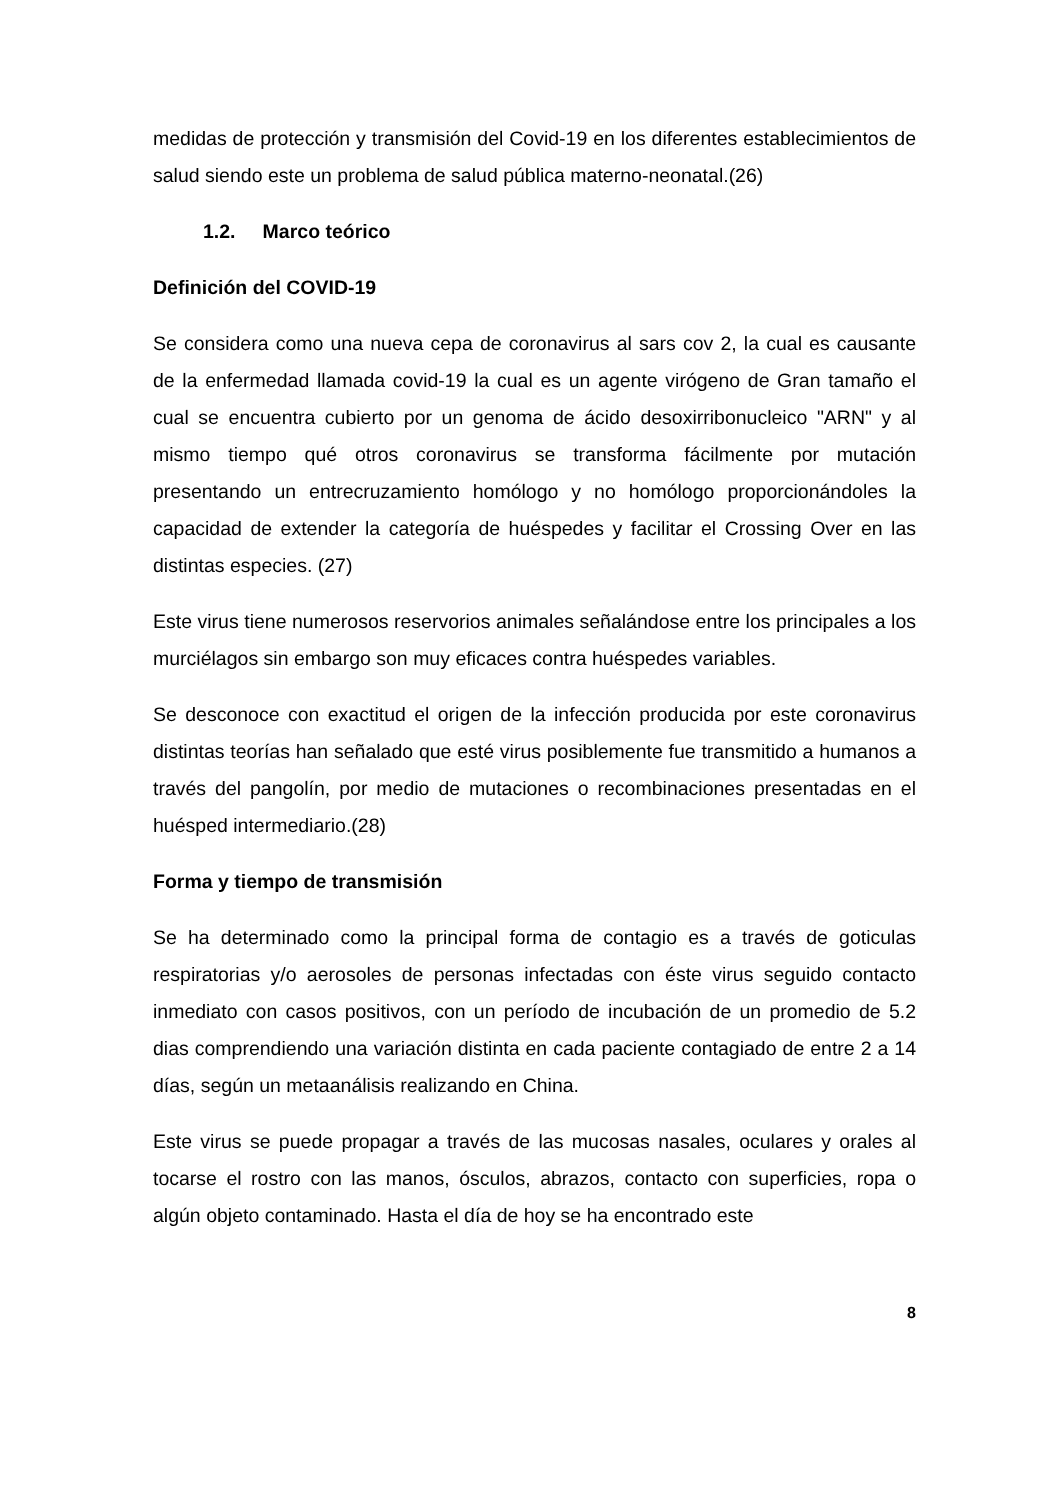medidas de protección y transmisión del Covid-19 en los diferentes establecimientos de salud siendo este un problema de salud pública materno-neonatal.(26)
1.2. Marco teórico
Definición del COVID-19
Se considera como una nueva cepa de coronavirus al sars cov 2, la cual es causante de la enfermedad llamada covid-19 la cual es un agente virógeno de Gran tamaño el cual se encuentra cubierto por un genoma de ácido desoxirribonucleico "ARN" y al mismo tiempo qué otros coronavirus se transforma fácilmente por mutación presentando un entrecruzamiento homólogo y no homólogo proporcionándoles la capacidad de extender la categoría de huéspedes y facilitar el Crossing Over en las distintas especies. (27)
Este virus tiene numerosos reservorios animales señalándose entre los principales a los murciélagos sin embargo son muy eficaces contra huéspedes variables.
Se desconoce con exactitud el origen de la infección producida por este coronavirus distintas teorías han señalado que esté virus posiblemente fue transmitido a humanos a través del pangolín, por medio de mutaciones o recombinaciones presentadas en el huésped intermediario.(28)
Forma y tiempo de transmisión
Se ha determinado como la principal forma de contagio es a través de goticulas respiratorias y/o aerosoles de personas infectadas con éste virus seguido contacto inmediato con casos positivos, con un período de incubación de un promedio de 5.2 dias comprendiendo una variación distinta en cada paciente contagiado de entre 2 a 14 días, según un metaanálisis realizando en China.
Este virus se puede propagar a través de las mucosas nasales, oculares y orales al tocarse el rostro con las manos, ósculos, abrazos, contacto con superficies, ropa o algún objeto contaminado. Hasta el día de hoy se ha encontrado este
8